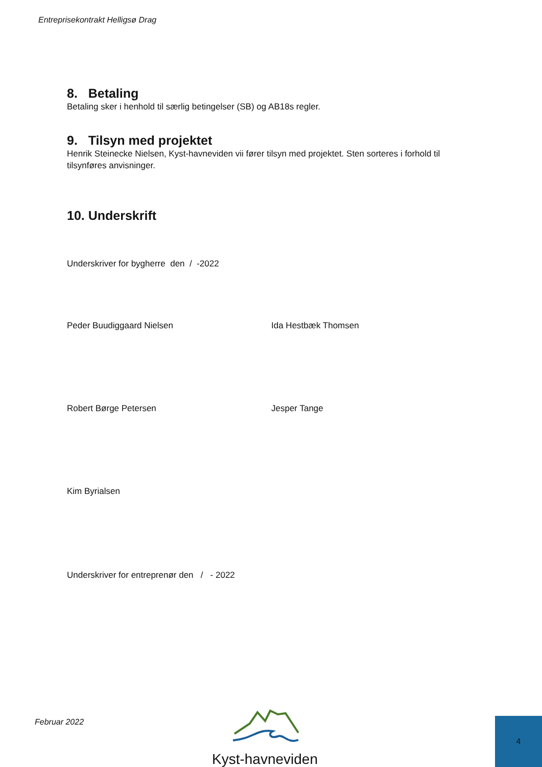Entreprisekontrakt Helligsø Drag
8. Betaling
Betaling sker i henhold til særlig betingelser (SB) og AB18s regler.
9. Tilsyn med projektet
Henrik Steinecke Nielsen, Kyst-havneviden vii fører tilsyn med projektet. Sten sorteres i forhold til tilsynføres anvisninger.
10. Underskrift
Underskriver for bygherre den / -2022
Peder Buudiggaard Nielsen Ida Hestbæk Thomsen
Robert Børge Petersen Jesper Tange
Kim Byrialsen
Underskriver for entreprenør den / - 2022
Februar 2022
Kyst-havneviden
4